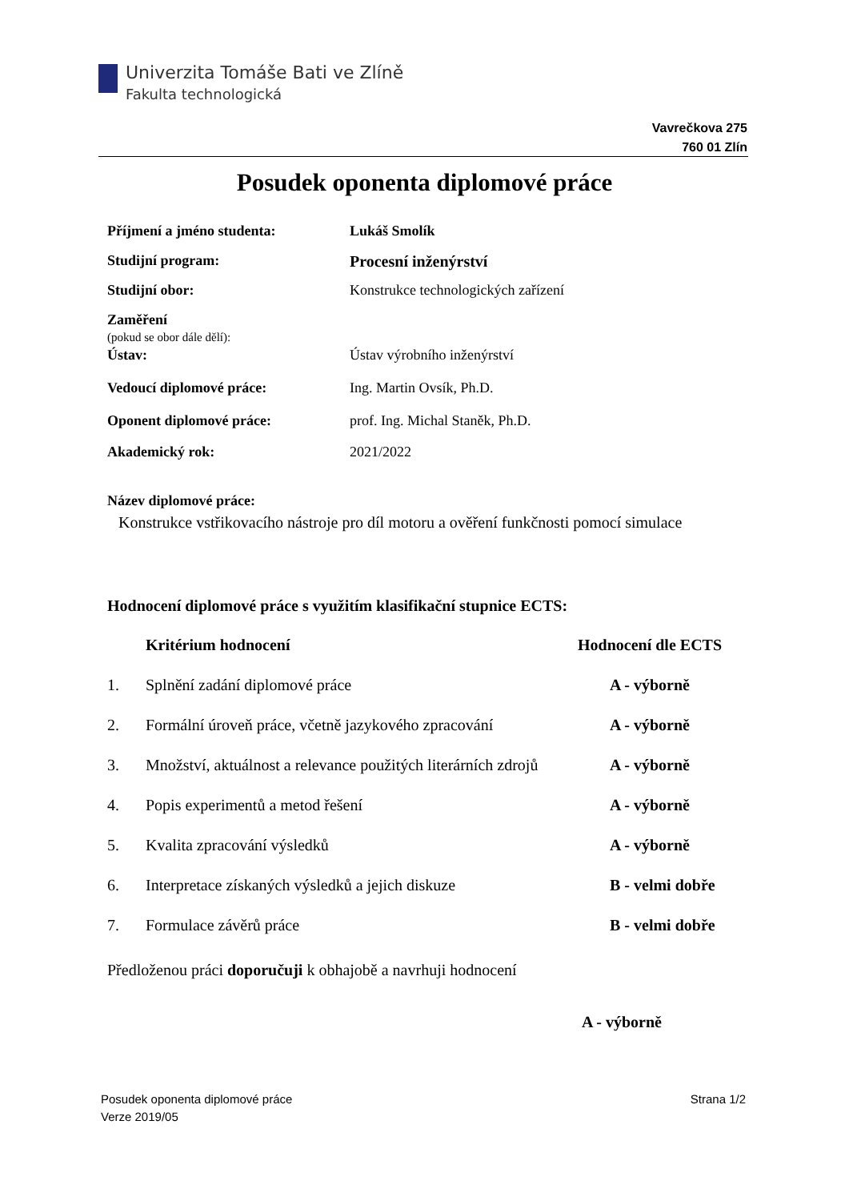Univerzita Tomáše Bati ve Zlíně
Fakulta technologická
Vavrečkova 275
760 01 Zlín
Posudek oponenta diplomové práce
| Příjmení a jméno studenta: | Lukáš Smolík |
| Studijní program: | Procesní inženýrství |
| Studijní obor: | Konstrukce technologických zařízení |
| Zaměření (pokud se obor dále dělí): | |
| Ústav: | Ústav výrobního inženýrství |
| Vedoucí diplomové práce: | Ing. Martin Ovsík, Ph.D. |
| Oponent diplomové práce: | prof. Ing. Michal Staněk, Ph.D. |
| Akademický rok: | 2021/2022 |
Název diplomové práce:
Konstrukce vstřikovacího nástroje pro díl motoru a ověření funkčnosti pomocí simulace
Hodnocení diplomové práce s využitím klasifikační stupnice ECTS:
| | Kritérium hodnocení | Hodnocení dle ECTS |
| --- | --- | --- |
| 1. | Splnění zadání diplomové práce | A - výborně |
| 2. | Formální úroveň práce, včetně jazykového zpracování | A - výborně |
| 3. | Množství, aktuálnost a relevance použitých literárních zdrojů | A - výborně |
| 4. | Popis experimentů a metod řešení | A - výborně |
| 5. | Kvalita zpracování výsledků | A - výborně |
| 6. | Interpretace získaných výsledků a jejich diskuze | B - velmi dobře |
| 7. | Formulace závěrů práce | B - velmi dobře |
Předloženou práci doporučuji k obhajobě a navrhuji hodnocení
A - výborně
Posudek oponenta diplomové práce
Verze 2019/05
Strana 1/2